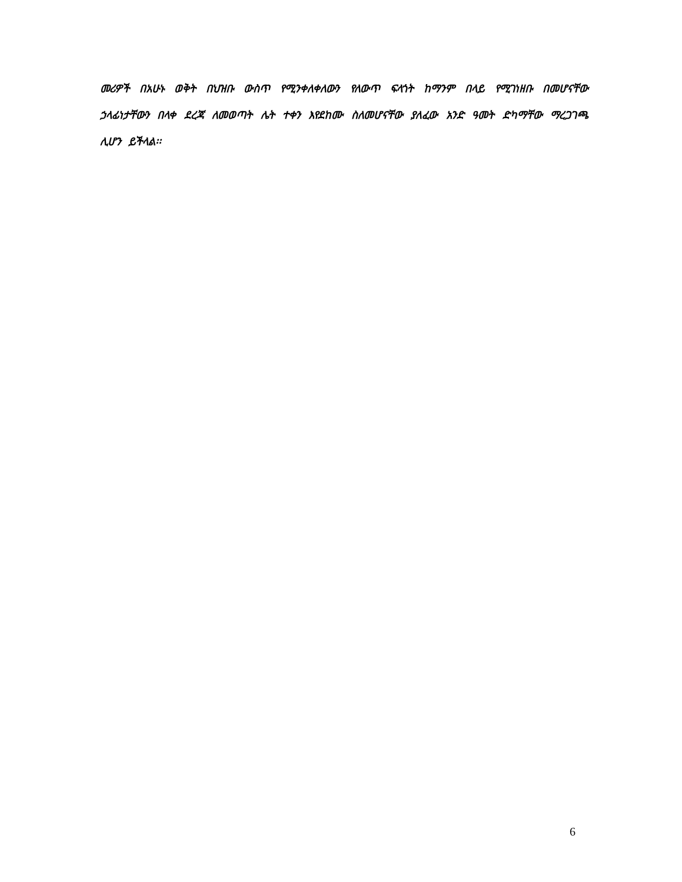መሪዎች በአሁኑ ወቅት በህዝቡ ውስጥ የሚንቀለቀለውን የለውጥ ፍላጎት ከማንም በላይ የሚገነዘቡ በመሆናቸው ኃላፊነታቸውን በላቀ ደረጃ ለመወጣት ሌት ተቀን እየደከሙ ስለመሆናቸው ያለፈው አንድ ዓመት ድካማቸው ማረጋገጫ ሊሆን ይችላል፡፡
6